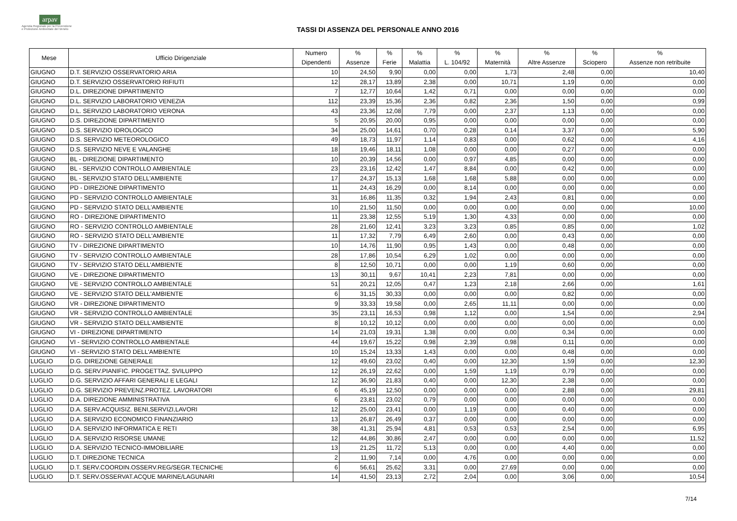arpav
Agenzia Regionale per la Prevenzione
e Protezione Ambientale del Veneto
TASSI DI ASSENZA DEL PERSONALE ANNO 2016
| Mese | Ufficio Dirigenziale | Numero Dipendenti | % Assenze | % Ferie | % Malattia | % L. 104/92 | % Maternità | % Altre Assenze | % Sciopero | % Assenze non retribuite |
| --- | --- | --- | --- | --- | --- | --- | --- | --- | --- | --- |
| GIUGNO | D.T. SERVIZIO OSSERVATORIO ARIA | 10 | 24,50 | 9,90 | 0,00 | 0,00 | 1,73 | 2,48 | 0,00 | 10,40 |
| GIUGNO | D.T. SERVIZIO OSSERVATORIO RIFIUTI | 12 | 28,17 | 13,89 | 2,38 | 0,00 | 10,71 | 1,19 | 0,00 | 0,00 |
| GIUGNO | D.L. DIREZIONE DIPARTIMENTO | 7 | 12,77 | 10,64 | 1,42 | 0,71 | 0,00 | 0,00 | 0,00 | 0,00 |
| GIUGNO | D.L. SERVIZIO LABORATORIO VENEZIA | 112 | 23,39 | 15,36 | 2,36 | 0,82 | 2,36 | 1,50 | 0,00 | 0,99 |
| GIUGNO | D.L. SERVIZIO LABORATORIO VERONA | 43 | 23,36 | 12,08 | 7,79 | 0,00 | 2,37 | 1,13 | 0,00 | 0,00 |
| GIUGNO | D.S. DIREZIONE DIPARTIMENTO | 5 | 20,95 | 20,00 | 0,95 | 0,00 | 0,00 | 0,00 | 0,00 | 0,00 |
| GIUGNO | D.S. SERVIZIO IDROLOGICO | 34 | 25,00 | 14,61 | 0,70 | 0,28 | 0,14 | 3,37 | 0,00 | 5,90 |
| GIUGNO | D.S. SERVIZIO METEOROLOGICO | 49 | 18,73 | 11,97 | 1,14 | 0,83 | 0,00 | 0,62 | 0,00 | 4,16 |
| GIUGNO | D.S. SERVIZIO NEVE E VALANGHE | 18 | 19,46 | 18,11 | 1,08 | 0,00 | 0,00 | 0,27 | 0,00 | 0,00 |
| GIUGNO | BL - DIREZIONE DIPARTIMENTO | 10 | 20,39 | 14,56 | 0,00 | 0,97 | 4,85 | 0,00 | 0,00 | 0,00 |
| GIUGNO | BL - SERVIZIO CONTROLLO AMBIENTALE | 23 | 23,16 | 12,42 | 1,47 | 8,84 | 0,00 | 0,42 | 0,00 | 0,00 |
| GIUGNO | BL - SERVIZIO STATO DELL'AMBIENTE | 17 | 24,37 | 15,13 | 1,68 | 1,68 | 5,88 | 0,00 | 0,00 | 0,00 |
| GIUGNO | PD - DIREZIONE DIPARTIMENTO | 11 | 24,43 | 16,29 | 0,00 | 8,14 | 0,00 | 0,00 | 0,00 | 0,00 |
| GIUGNO | PD - SERVIZIO CONTROLLO AMBIENTALE | 31 | 16,86 | 11,35 | 0,32 | 1,94 | 2,43 | 0,81 | 0,00 | 0,00 |
| GIUGNO | PD - SERVIZIO STATO DELL'AMBIENTE | 10 | 21,50 | 11,50 | 0,00 | 0,00 | 0,00 | 0,00 | 0,00 | 10,00 |
| GIUGNO | RO - DIREZIONE DIPARTIMENTO | 11 | 23,38 | 12,55 | 5,19 | 1,30 | 4,33 | 0,00 | 0,00 | 0,00 |
| GIUGNO | RO - SERVIZIO CONTROLLO AMBIENTALE | 28 | 21,60 | 12,41 | 3,23 | 3,23 | 0,85 | 0,85 | 0,00 | 1,02 |
| GIUGNO | RO - SERVIZIO STATO DELL'AMBIENTE | 11 | 17,32 | 7,79 | 6,49 | 2,60 | 0,00 | 0,43 | 0,00 | 0,00 |
| GIUGNO | TV - DIREZIONE DIPARTIMENTO | 10 | 14,76 | 11,90 | 0,95 | 1,43 | 0,00 | 0,48 | 0,00 | 0,00 |
| GIUGNO | TV - SERVIZIO CONTROLLO AMBIENTALE | 28 | 17,86 | 10,54 | 6,29 | 1,02 | 0,00 | 0,00 | 0,00 | 0,00 |
| GIUGNO | TV - SERVIZIO STATO DELL'AMBIENTE | 8 | 12,50 | 10,71 | 0,00 | 0,00 | 1,19 | 0,60 | 0,00 | 0,00 |
| GIUGNO | VE - DIREZIONE DIPARTIMENTO | 13 | 30,11 | 9,67 | 10,41 | 2,23 | 7,81 | 0,00 | 0,00 | 0,00 |
| GIUGNO | VE - SERVIZIO CONTROLLO AMBIENTALE | 51 | 20,21 | 12,05 | 0,47 | 1,23 | 2,18 | 2,66 | 0,00 | 1,61 |
| GIUGNO | VE - SERVIZIO STATO DELL'AMBIENTE | 6 | 31,15 | 30,33 | 0,00 | 0,00 | 0,00 | 0,82 | 0,00 | 0,00 |
| GIUGNO | VR - DIREZIONE DIPARTIMENTO | 9 | 33,33 | 19,58 | 0,00 | 2,65 | 11,11 | 0,00 | 0,00 | 0,00 |
| GIUGNO | VR - SERVIZIO CONTROLLO AMBIENTALE | 35 | 23,11 | 16,53 | 0,98 | 1,12 | 0,00 | 1,54 | 0,00 | 2,94 |
| GIUGNO | VR - SERVIZIO STATO DELL'AMBIENTE | 8 | 10,12 | 10,12 | 0,00 | 0,00 | 0,00 | 0,00 | 0,00 | 0,00 |
| GIUGNO | VI - DIREZIONE DIPARTIMENTO | 14 | 21,03 | 19,31 | 1,38 | 0,00 | 0,00 | 0,34 | 0,00 | 0,00 |
| GIUGNO | VI - SERVIZIO CONTROLLO AMBIENTALE | 44 | 19,67 | 15,22 | 0,98 | 2,39 | 0,98 | 0,11 | 0,00 | 0,00 |
| GIUGNO | VI - SERVIZIO STATO DELL'AMBIENTE | 10 | 15,24 | 13,33 | 1,43 | 0,00 | 0,00 | 0,48 | 0,00 | 0,00 |
| LUGLIO | D.G. DIREZIONE GENERALE | 12 | 49,60 | 23,02 | 0,40 | 0,00 | 12,30 | 1,59 | 0,00 | 12,30 |
| LUGLIO | D.G. SERV.PIANIFIC. PROGETTAZ. SVILUPPO | 12 | 26,19 | 22,62 | 0,00 | 1,59 | 1,19 | 0,79 | 0,00 | 0,00 |
| LUGLIO | D.G. SERVIZIO AFFARI GENERALI E LEGALI | 12 | 36,90 | 21,83 | 0,40 | 0,00 | 12,30 | 2,38 | 0,00 | 0,00 |
| LUGLIO | D.G. SERVIZIO PREVENZ.PROTEZ. LAVORATORI | 6 | 45,19 | 12,50 | 0,00 | 0,00 | 0,00 | 2,88 | 0,00 | 29,81 |
| LUGLIO | D.A. DIREZIONE AMMINISTRATIVA | 6 | 23,81 | 23,02 | 0,79 | 0,00 | 0,00 | 0,00 | 0,00 | 0,00 |
| LUGLIO | D.A. SERV.ACQUISIZ. BENI,SERVIZI,LAVORI | 12 | 25,00 | 23,41 | 0,00 | 1,19 | 0,00 | 0,40 | 0,00 | 0,00 |
| LUGLIO | D.A. SERVIZIO ECONOMICO FINANZIARIO | 13 | 26,87 | 26,49 | 0,37 | 0,00 | 0,00 | 0,00 | 0,00 | 0,00 |
| LUGLIO | D.A. SERVIZIO INFORMATICA E RETI | 38 | 41,31 | 25,94 | 4,81 | 0,53 | 0,53 | 2,54 | 0,00 | 6,95 |
| LUGLIO | D.A. SERVIZIO RISORSE UMANE | 12 | 44,86 | 30,86 | 2,47 | 0,00 | 0,00 | 0,00 | 0,00 | 11,52 |
| LUGLIO | D.A. SERVIZIO TECNICO-IMMOBILIARE | 13 | 21,25 | 11,72 | 5,13 | 0,00 | 0,00 | 4,40 | 0,00 | 0,00 |
| LUGLIO | D.T. DIREZIONE TECNICA | 2 | 11,90 | 7,14 | 0,00 | 4,76 | 0,00 | 0,00 | 0,00 | 0,00 |
| LUGLIO | D.T. SERV.COORDIN.OSSERV.REG/SEGR.TECNICHE | 6 | 56,61 | 25,62 | 3,31 | 0,00 | 27,69 | 0,00 | 0,00 | 0,00 |
| LUGLIO | D.T. SERV.OSSERVAT.ACQUE MARINE/LAGUNARI | 14 | 41,50 | 23,13 | 2,72 | 2,04 | 0,00 | 3,06 | 0,00 | 10,54 |
7/14